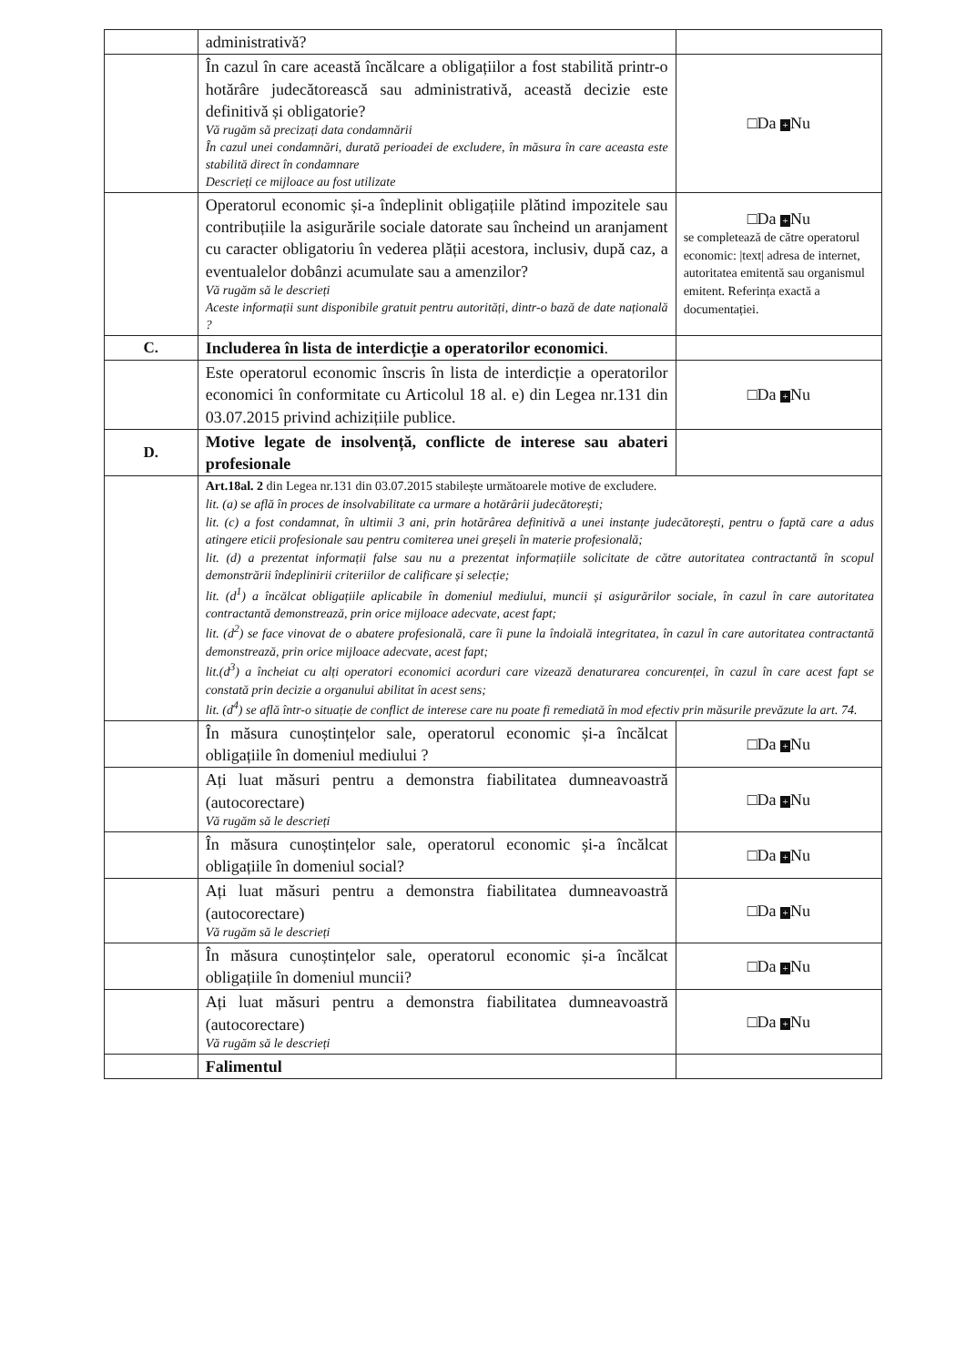| | administrativă? | |
| | În cazul în care această încălcare a obligațiilor a fost stabilită printr-o hotărâre judecătorească sau administrativă, această decizie este definitivă și obligatorie? Vă rugăm să precizați data condamnării În cazul unei condamnări, durată perioadei de excludere, în măsura în care aceasta este stabilită direct în condamnare Descrieți ce mijloace au fost utilizate | □Da + Nu |
| | Operatorul economic și-a îndeplinit obligațiile plătind impozitele sau contribuțiile la asigurările sociale datorate sau încheind un aranjament cu caracter obligatoriu în vederea plății acestora, inclusiv, după caz, a eventualelor dobânzi acumulate sau a amenzilor? Vă rugăm să le descrieți Aceste informații sunt disponibile gratuit pentru autorități, dintr-o bază de date națională ? | □Da + Nu se completează de către operatorul economic: /text/ adresa de internet, autoritatea emitentă sau organismul emitent. Referința exactă a documentației. |
| C. | Includerea în lista de interdicție a operatorilor economici . | |
| | Este operatorul economic înscris în lista de interdicție a operatorilor economici în conformitate cu Articolul 18 al. e) din Legea nr.131 din 03.07.2015 privind achizițiile publice. | □Da + Nu |
| D. | Motive legate de insolvență, conflicte de interese sau abateri profesionale | |
| | Art.18al. 2 din Legea nr.131 din 03.07.2015 stabilește următoarele motive de excludere. lit. (a) se află în proces de insolvabilitate ca urmare a hotărârii judecătorești; lit. (c) a fost condamnat, în ultimii 3 ani, prin hotărârea definitivă a unei instanțe judecătorești, pentru o faptă care a adus atingere eticii profesionale sau pentru comiterea unei greșeli în materie profesională; lit. (d) a prezentat informații false sau nu a prezentat informațiile solicitate de către autoritatea contractantă în scopul demonstrării îndeplinirii criteriilor de calificare și selecție; lit. (d<sup>1</sup>) a încălcat obligațiile aplicabile în domeniul mediului, muncii și asigurărilor sociale, în cazul în care autoritatea contractantă demonstrează, prin orice mijloace adecvate, acest fapt; lit. (d<sup>2</sup>) se face vinovat de o abatere profesională, care îi pune la îndoială integritatea, în cazul în care autoritatea contractantă demonstrează, prin orice mijloace adecvate, acest fapt; lit.(d<sup>3</sup>) a încheiat cu alți operatori economici acorduri care vizează denaturarea concurenței, în cazul în care acest fapt se constată prin decizie a organului abilitat în acest sens; lit. (d<sup>4</sup>) se află într-o situație de conflict de interese care nu poate fi remediată în mod efectiv prin măsurile prevăzute la art. 74. | |
| | În măsura cunoștințelor sale, operatorul economic și-a încălcat obligațiile în domeniul mediului ? | □Da + Nu |
| | Ați luat măsuri pentru a demonstra fiabilitatea dumneavoastră (autocorectare) Vă rugăm să le descrieți | □Da + Nu |
| | În măsura cunoștințelor sale, operatorul economic și-a încălcat obligațiile în domeniul social? | □Da + Nu |
| | Ați luat măsuri pentru a demonstra fiabilitatea dumneavoastră (autocorectare) Vă rugăm să le descrieți | □Da + Nu |
| | În măsura cunoștințelor sale, operatorul economic și-a încălcat obligațiile în domeniul muncii? | □Da + Nu |
| | Ați luat măsuri pentru a demonstra fiabilitatea dumneavoastră (autocorectare) Vă rugăm să le descrieți | □Da + Nu |
| | Falimentul | |